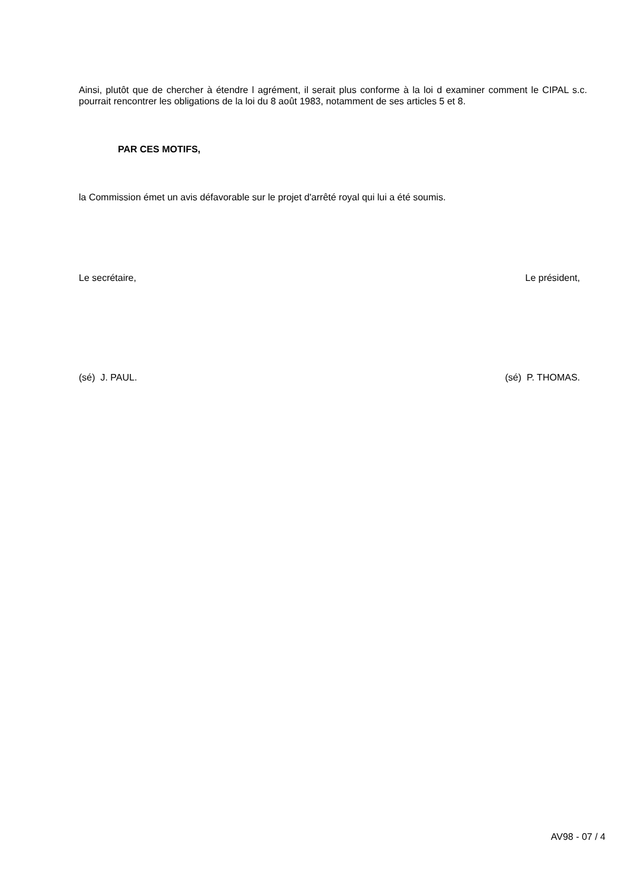Ainsi, plutôt que de chercher à étendre l agrément, il serait plus conforme à la loi d examiner comment le CIPAL s.c. pourrait rencontrer les obligations de la loi du 8 août 1983, notamment de ses articles 5 et 8.
PAR CES MOTIFS,
la Commission émet un avis défavorable sur le projet d'arrêté royal qui lui a été soumis.
Le secrétaire, Le président,
(sé) J. PAUL. (sé) P. THOMAS.
AV98 - 07 / 4